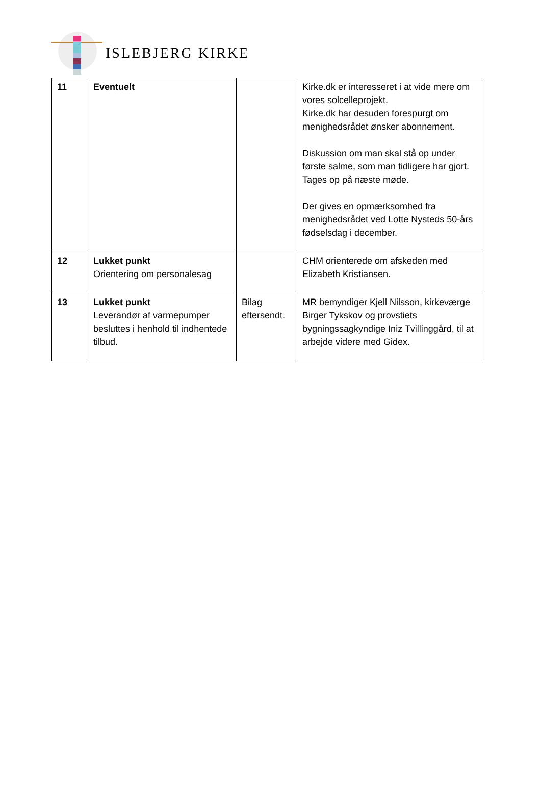ISLEBJERG KIRKE
| 11 | Eventuelt | | Kirke.dk er interesseret i at vide mere om vores solcelleprojekt. Kirke.dk har desuden forespurgt om menighedsrådet ønsker abonnement. Diskussion om man skal stå op under første salme, som man tidligere har gjort. Tages op på næste møde. Der gives en opmærksomhed fra menighedsrådet ved Lotte Nysteds 50-års fødselsdag i december. |
| 12 | Lukket punkt Orientering om personalesag | | CHM orienterede om afskeden med Elizabeth Kristiansen. |
| 13 | Lukket punkt Leverandør af varmepumper besluttes i henhold til indhentede tilbud. | Bilag eftersendt. | MR bemyndiger Kjell Nilsson, kirkeværge Birger Tykskov og provstiets bygningssagkyndige Iniz Tvillinggård, til at arbejde videre med Gidex. |